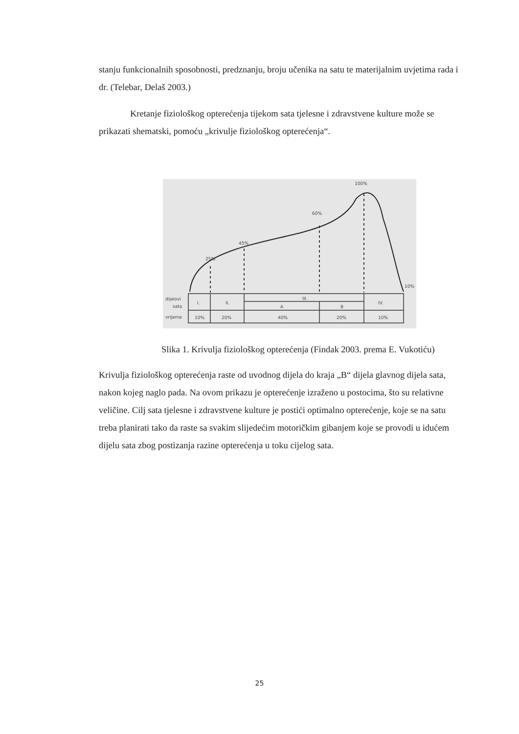stanju funkcionalnih sposobnosti, predznanju, broju učenika na satu te materijalnim uvjetima rada i dr. (Telebar, Delaš 2003.)
Kretanje fiziološkog opterećenja tijekom sata tjelesne i zdravstvene kulture može se prikazati shematski, pomoću „krivulje fiziološkog opterećenja“.
25%
45%
60%
100%
10%
dijelovi
sata
vrijeme
I.
II.
III.
A
B
IV.
10%
20%
40%
20%
10%
Slika 1. Krivulja fiziološkog opterećenja (Findak 2003. prema E. Vukotiću)
Krivulja fiziološkog opterećenja raste od uvodnog dijela do kraja „B“ dijela glavnog dijela sata, nakon kojeg naglo pada. Na ovom prikazu je opterećenje izraženo u postocima, što su relativne veličine. Cilj sata tjelesne i zdravstvene kulture je postići optimalno opterećenje, koje se na satu treba planirati tako da raste sa svakim slijedećim motoričkim gibanjem koje se provodi u idućem dijelu sata zbog postizanja razine opterećenja u toku cijelog sata.
25